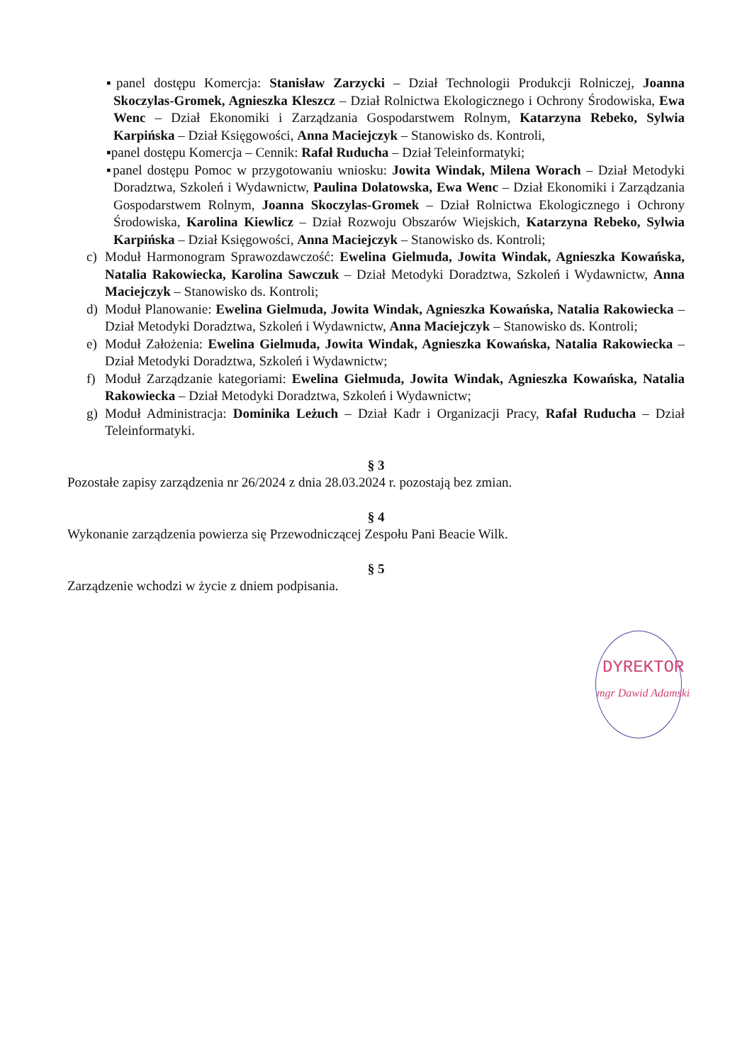▪panel dostępu Komercja: Stanisław Zarzycki – Dział Technologii Produkcji Rolniczej, Joanna Skoczylas-Gromek, Agnieszka Kleszcz – Dział Rolnictwa Ekologicznego i Ochrony Środowiska, Ewa Wenc – Dział Ekonomiki i Zarządzania Gospodarstwem Rolnym, Katarzyna Rebeko, Sylwia Karpińska – Dział Księgowości, Anna Maciejczyk – Stanowisko ds. Kontroli,
▪panel dostępu Komercja – Cennik: Rafał Ruducha – Dział Teleinformatyki;
▪panel dostępu Pomoc w przygotowaniu wniosku: Jowita Windak, Milena Worach – Dział Metodyki Doradztwa, Szkoleń i Wydawnictw, Paulina Dolatowska, Ewa Wenc – Dział Ekonomiki i Zarządzania Gospodarstwem Rolnym, Joanna Skoczylas-Gromek – Dział Rolnictwa Ekologicznego i Ochrony Środowiska, Karolina Kiewlicz – Dział Rozwoju Obszarów Wiejskich, Katarzyna Rebeko, Sylwia Karpińska – Dział Księgowości, Anna Maciejczyk – Stanowisko ds. Kontroli;
c) Moduł Harmonogram Sprawozdawczość: Ewelina Gielmuda, Jowita Windak, Agnieszka Kowańska, Natalia Rakowiecka, Karolina Sawczuk – Dział Metodyki Doradztwa, Szkoleń i Wydawnictw, Anna Maciejczyk – Stanowisko ds. Kontroli;
d) Moduł Planowanie: Ewelina Gielmuda, Jowita Windak, Agnieszka Kowańska, Natalia Rakowiecka – Dział Metodyki Doradztwa, Szkoleń i Wydawnictw, Anna Maciejczyk – Stanowisko ds. Kontroli;
e) Moduł Założenia: Ewelina Gielmuda, Jowita Windak, Agnieszka Kowańska, Natalia Rakowiecka – Dział Metodyki Doradztwa, Szkoleń i Wydawnictw;
f) Moduł Zarządzanie kategoriami: Ewelina Gielmuda, Jowita Windak, Agnieszka Kowańska, Natalia Rakowiecka – Dział Metodyki Doradztwa, Szkoleń i Wydawnictw;
g) Moduł Administracja: Dominika Leżuch – Dział Kadr i Organizacji Pracy, Rafał Ruducha – Dział Teleinformatyki.
§ 3
Pozostałe zapisy zarządzenia nr 26/2024 z dnia 28.03.2024 r. pozostają bez zmian.
§ 4
Wykonanie zarządzenia powierza się Przewodniczącej Zespołu Pani Beacie Wilk.
§ 5
Zarządzenie wchodzi w życie z dniem podpisania.
DYREKTOR
mgr Dawid Adamski